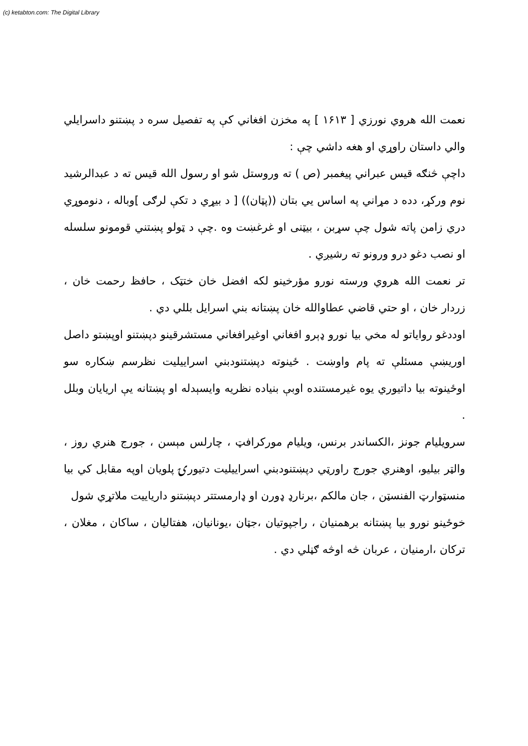(c) ketabton.com: The Digital Library
نعمت الله هروي نورزي [ ۱۶۱۳ ] په مخزن افغاني کې په تفصيل سره د پښتنو داسرايلي والي داستان راوړي او هغه داشي چې :
داچې څنګه قيس عبراني پيغمبر (ص ) ته وروستل شو او رسول الله قيس ته د عبدالرشيد نوم ورکړ، دده د مړاني په اساس يي بتان ((پټان)) [ د بيړي د تکې لرګی ]وباله ، دنوموړي دري زامن پاته شول چې سړبن ، بيټنی او غرغښت وه .چې د ټولو پښتني قومونو سلسله او نصب دغو درو ورونو ته رشيږي .
تر نعمت الله هروي ورسته نورو مؤرخينو لکه افضل خان ختټک ، حافظ رحمت خان ، زردار خان ، او حتي قاضي عطاوالله خان پښتانه بني اسرايل بللي دي .
اوددغو رواياتو له مخي بيا نورو ډېرو افغاني اوغيرافغاني مستشرقينو دپښتنو اوپښتو داصل اوريښې مسئلې ته پام واوښت . ځينوته دپښتنودبني اسراييليت نظرسم ښکاره سو اوځينوته بيا داتيوري يوه غيرمستنده اوبې بنياده نظريه وايسېدله او پښتانه يې اريايان وبلل .
سرويليام جونز ،الکساندر برنس، ويليام مورکرافټ ، چارلس مېسن ، جورج هنري روز ، والټر بيليو، اوهنري جورج راورټي دپښتنودبني اسراييليت دتيورۍ پلويان اوپه مقابل کي بيا منسټوارټ الفنسټن ، جان مالکم ،برنارډ ډورن او ډارمستتر دپښتنو دارياييت ملاتړي شول
خوځينو نورو بيا پښتانه برهمنيان ، راجپوتيان ،جټان ،يونانيان، هفتاليان ، ساکان ، مغلان ، ترکان ،ارمنيان ، عربان څه اوڅه ګڼلي دي .